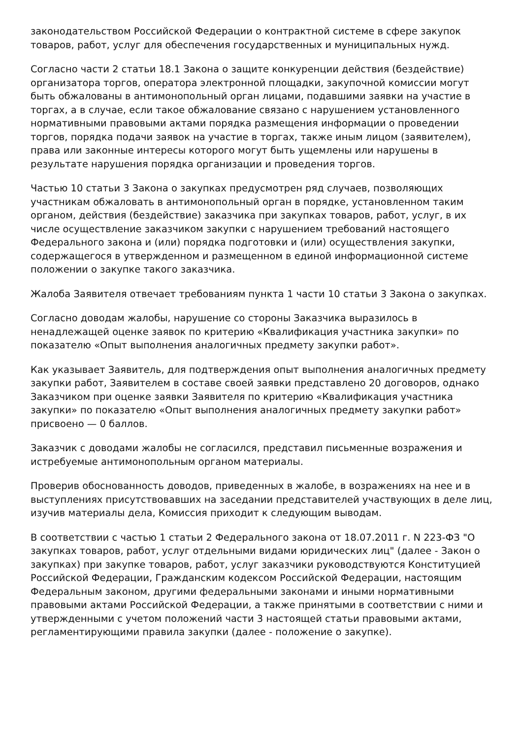законодательством Российской Федерации о контрактной системе в сфере закупок товаров, работ, услуг для обеспечения государственных и муниципальных нужд.
Согласно части 2 статьи 18.1 Закона о защите конкуренции действия (бездействие) организатора торгов, оператора электронной площадки, закупочной комиссии могут быть обжалованы в антимонопольный орган лицами, подавшими заявки на участие в торгах, а в случае, если такое обжалование связано с нарушением установленного нормативными правовыми актами порядка размещения информации о проведении торгов, порядка подачи заявок на участие в торгах, также иным лицом (заявителем), права или законные интересы которого могут быть ущемлены или нарушены в результате нарушения порядка организации и проведения торгов.
Частью 10 статьи 3 Закона о закупках предусмотрен ряд случаев, позволяющих участникам обжаловать в антимонопольный орган в порядке, установленном таким органом, действия (бездействие) заказчика при закупках товаров, работ, услуг, в их числе осуществление заказчиком закупки с нарушением требований настоящего Федерального закона и (или) порядка подготовки и (или) осуществления закупки, содержащегося в утвержденном и размещенном в единой информационной системе положении о закупке такого заказчика.
Жалоба Заявителя отвечает требованиям пункта 1 части 10 статьи 3 Закона о закупках.
Согласно доводам жалобы, нарушение со стороны Заказчика выразилось в ненадлежащей оценке заявок по критерию «Квалификация участника закупки» по показателю «Опыт выполнения аналогичных предмету закупки работ».
Как указывает Заявитель, для подтверждения опыт выполнения аналогичных предмету закупки работ, Заявителем в составе своей заявки представлено 20 договоров, однако Заказчиком при оценке заявки Заявителя по критерию «Квалификация участника закупки» по показателю «Опыт выполнения аналогичных предмету закупки работ» присвоено — 0 баллов.
Заказчик с доводами жалобы не согласился, представил письменные возражения и истребуемые антимонопольным органом материалы.
Проверив обоснованность доводов, приведенных в жалобе, в возражениях на нее и в выступлениях присутствовавших на заседании представителей участвующих в деле лиц, изучив материалы дела, Комиссия приходит к следующим выводам.
В соответствии с частью 1 статьи 2 Федерального закона от 18.07.2011 г. N 223-ФЗ "О закупках товаров, работ, услуг отдельными видами юридических лиц" (далее - Закон о закупках) при закупке товаров, работ, услуг заказчики руководствуются Конституцией Российской Федерации, Гражданским кодексом Российской Федерации, настоящим Федеральным законом, другими федеральными законами и иными нормативными правовыми актами Российской Федерации, а также принятыми в соответствии с ними и утвержденными с учетом положений части 3 настоящей статьи правовыми актами, регламентирующими правила закупки (далее - положение о закупке).